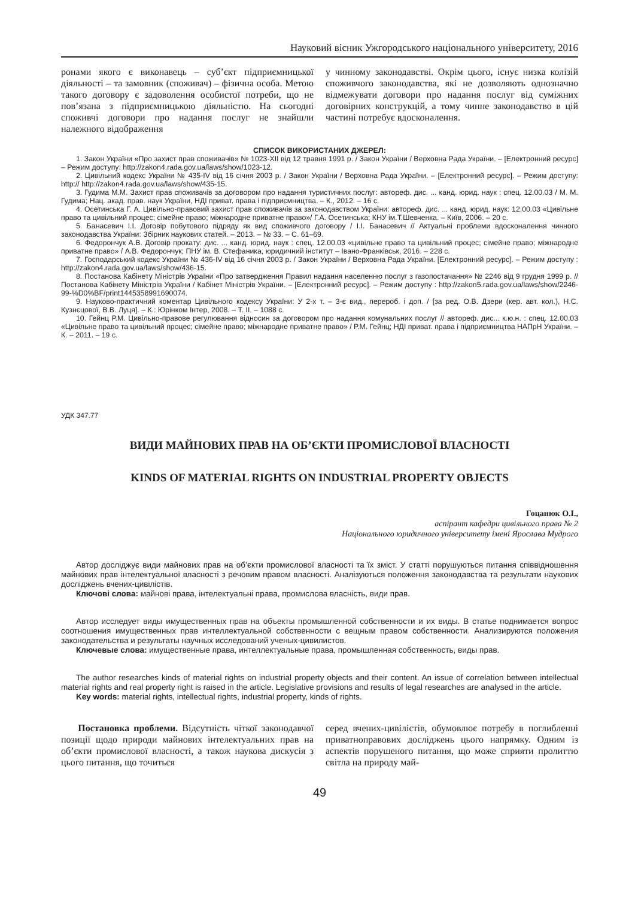Науковий вісник Ужгородського національного університету, 2016
ронами якого є виконавець – суб’єкт підприємницької діяльності – та замовник (споживач) – фізична особа. Метою такого договору є задоволення особистої потреби, що не пов’язана з підприємницькою діяльністю. На сьогодні споживчі договори про надання послуг не знайшли належного відображення
у чинному законодавстві. Окрім цього, існує низка колізій споживчого законодавства, які не дозволяють однозначно відмежувати договори про надання послуг від суміжних договірних конструкцій, а тому чинне законодавство в цій частині потребує вдосконалення.
СПИСОК ВИКОРИСТАНИХ ДЖЕРЕЛ:
1. Закон України «Про захист прав споживачів» № 1023-XII від 12 травня 1991 р. / Закон України / Верховна Рада України. – [Електронний ресурс] – Режим доступу: http://zakon4.rada.gov.ua/laws/show/1023-12.
2. Цивільний кодекс України № 435-IV від 16 січня 2003 р. / Закон України / Верховна Рада України. – [Електронний ресурс]. – Режим доступу: http:// http://zakon4.rada.gov.ua/laws/show/435-15.
3. Гудима М.М. Захист прав споживачів за договором про надання туристичних послуг: автореф. дис. ... канд. юрид. наук : спец. 12.00.03 / М. М. Гудима; Нац. акад. прав. наук України, НДІ приват. права і підприємництва. – К., 2012. – 16 с.
4. Осетинська Г. А. Цивільно-правовий захист прав споживачів за законодавством України: автореф. дис. ... канд. юрид. наук: 12.00.03 «Цивільне право та цивільний процес; сімейне право; міжнародне приватне право»/ Г.А. Осетинська; КНУ ім.Т.Шевченка. – Київ, 2006. – 20 с.
5. Банасевич І.І. Договір побутового підряду як вид споживчого договору / І.І. Банасевич // Актуальні проблеми вдосконалення чинного законодавства України: Збірник наукових статей. – 2013. – № 33. – С. 61–69.
6. Федорончук А.В. Договір прокату: дис. ... канд. юрид. наук : спец. 12.00.03 «цивільне право та цивільний процес; сімейне право; міжнародне приватне право» / А.В. Федорончук; ПНУ ім. В. Стефаника, юридичний інститут – Івано-Франківськ, 2016. – 228 с.
7. Господарський кодекс України № 436-IV від 16 січня 2003 р. / Закон України / Верховна Рада України. [Електронний ресурс]. – Режим доступу : http://zakon4.rada.gov.ua/laws/show/436-15.
8. Постанова Кабінету Міністрів України «Про затвердження Правил надання населенню послуг з газопостачання» № 2246 від 9 грудня 1999 р. // Постанова Кабінету Міністрів України / Кабінет Міністрів України. – [Електронний ресурс]. – Режим доступу : http://zakon5.rada.gov.ua/laws/show/2246-99-%D0%BF/print1445358991690074.
9. Науково-практичний коментар Цивільного кодексу України: У 2-х т. – 3-є вид., перероб. і доп. / [за ред. О.В. Дзери (кер. авт. кол.), Н.С. Кузнєцової, В.В. Луця]. – К.: Юрінком Інтер, 2008. – Т. II. – 1088 с.
10. Гейнц Р.М. Цивільно-правове регулювання відносин за договором про надання комунальних послуг // автореф. дис... к.ю.н. : спец. 12.00.03 «Цивільне право та цивільний процес; сімейне право; міжнародне приватне право» / Р.М. Гейнц; НДІ приват. права і підприємництва НАПрН України. – К. – 2011. – 19 с.
УДК 347.77
ВИДИ МАЙНОВИХ ПРАВ НА ОБ’ЄКТИ ПРОМИСЛОВОЇ ВЛАСНОСТІ
KINDS OF MATERIAL RIGHTS ON INDUSTRIAL PROPERTY OBJECTS
Гоцанюк О.І.,
аспірант кафедри цивільного права № 2
Національного юридичного університету імені Ярослава Мудрого
Автор досліджує види майнових прав на об’єкти промислової власності та їх зміст. У статті порушуються питання співвідношення майнових прав інтелектуальної власності з речовим правом власності. Аналізуються положення законодавства та результати наукових досліджень вчених-цивілістів.
Ключові слова: майнові права, інтелектуальні права, промислова власність, види прав.
Автор исследует виды имущественных прав на объекты промышленной собственности и их виды. В статье поднимается вопрос соотношения имущественных прав интеллектуальной собственности с вещным правом собственности. Анализируются положения законодательства и результаты научных исследований ученых-цивилистов.
Ключевые слова: имущественные права, интеллектуальные права, промышленная собственность, виды прав.
The author researches kinds of material rights on industrial property objects and their content. An issue of correlation between intellectual material rights and real property right is raised in the article. Legislative provisions and results of legal researches are analysed in the article.
Key words: material rights, intellectual rights, industrial property, kinds of rights.
Постановка проблеми. Відсутність чіткої законодавчої позиції щодо природи майнових інтелектуальних прав на об’єкти промислової власності, а також наукова дискусія з цього питання, що точиться
серед вчених-цивілістів, обумовлює потребу в поглибленні приватноправових досліджень цього напрямку. Одним із аспектів порушеного питання, що може сприяти пролиттю світла на природу май-
49